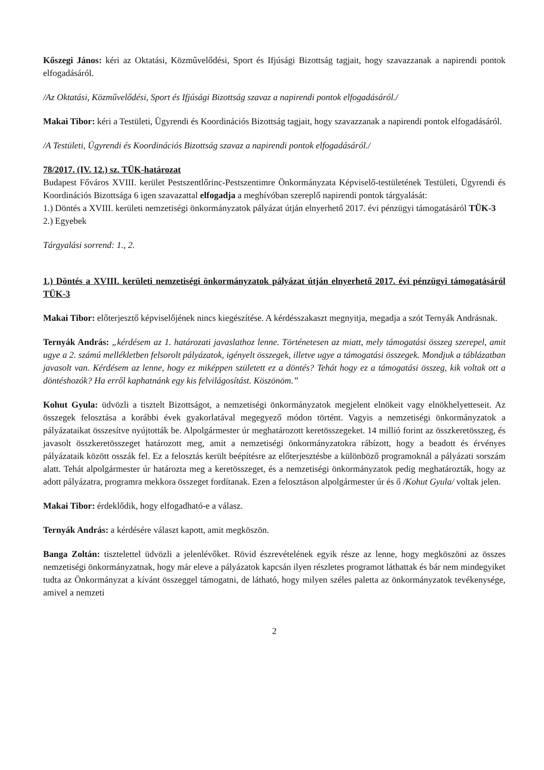Kőszegi János: kéri az Oktatási, Közművelődési, Sport és Ifjúsági Bizottság tagjait, hogy szavazzanak a napirendi pontok elfogadásáról.
/Az Oktatási, Közművelődési, Sport és Ifjúsági Bizottság szavaz a napirendi pontok elfogadásáról./
Makai Tibor: kéri a Testületi, Ügyrendi és Koordinációs Bizottság tagjait, hogy szavazzanak a napirendi pontok elfogadásáról.
/A Testületi, Ügyrendi és Koordinációs Bizottság szavaz a napirendi pontok elfogadásáról./
78/2017. (IV. 12.) sz. TÜK-határozat
Budapest Főváros XVIII. kerület Pestszentlőrinc-Pestszentimre Önkormányzata Képviselő-testületének Testületi, Ügyrendi és Koordinációs Bizottsága 6 igen szavazattal elfogadja a meghívóban szereplő napirendi pontok tárgyalását:
1.) Döntés a XVIII. kerületi nemzetiségi önkormányzatok pályázat útján elnyerhető 2017. évi pénzügyi támogatásáról TÜK-3
2.) Egyebek
Tárgyalási sorrend: 1., 2.
1.) Döntés a XVIII. kerületi nemzetiségi önkormányzatok pályázat útján elnyerhető 2017. évi pénzügyi támogatásáról TÜK-3
Makai Tibor: előterjesztő képviselőjének nincs kiegészítése. A kérdésszakaszt megnyitja, megadja a szót Ternyák Andrásnak.
Ternyák András: „kérdésem az 1. határozati javaslathoz lenne. Történetesen az miatt, mely támogatási összeg szerepel, amit ugye a 2. számú mellékletben felsorolt pályázatok, igényelt összegek, illetve ugye a támogatási összegek. Mondjuk a táblázatban javasolt van. Kérdésem az lenne, hogy ez miképpen született ez a döntés? Tehát hogy ez a támogatási összeg, kik voltak ott a döntéshozók? Ha erről kaphatnánk egy kis felvilágosítást. Köszönöm.”
Kohut Gyula: üdvözli a tisztelt Bizottságot, a nemzetiségi önkormányzatok megjelent elnökeit vagy elnökhelyetteseit. Az összegek felosztása a korábbi évek gyakorlatával megegyező módon történt. Vagyis a nemzetiségi önkormányzatok a pályázataikat összesítve nyújtották be. Alpolgármester úr meghatározott keretösszegeket. 14 millió forint az összkeretösszeg, és javasolt összkeretösszeget határozott meg, amit a nemzetiségi önkormányzatokra rábízott, hogy a beadott és érvényes pályázataik között osszák fel. Ez a felosztás került beépítésre az előterjesztésbe a különböző programoknál a pályázati sorszám alatt. Tehát alpolgármester úr határozta meg a keretösszeget, és a nemzetiségi önkormányzatok pedig meghatározták, hogy az adott pályázatra, programra mekkora összeget fordítanak. Ezen a felosztáson alpolgármester úr és ő /Kohut Gyula/ voltak jelen.
Makai Tibor: érdeklődik, hogy elfogadható-e a válasz.
Ternyák András: a kérdésére választ kapott, amit megköszön.
Banga Zoltán: tisztelettel üdvözli a jelenlévőket. Rövid észrevételének egyik része az lenne, hogy megköszöni az összes nemzetiségi önkormányzatnak, hogy már eleve a pályázatok kapcsán ilyen részletes programot láthattak és bár nem mindegyiket tudta az Önkormányzat a kívánt összeggel támogatni, de látható, hogy milyen széles paletta az önkormányzatok tevékenysége, amivel a nemzeti
2